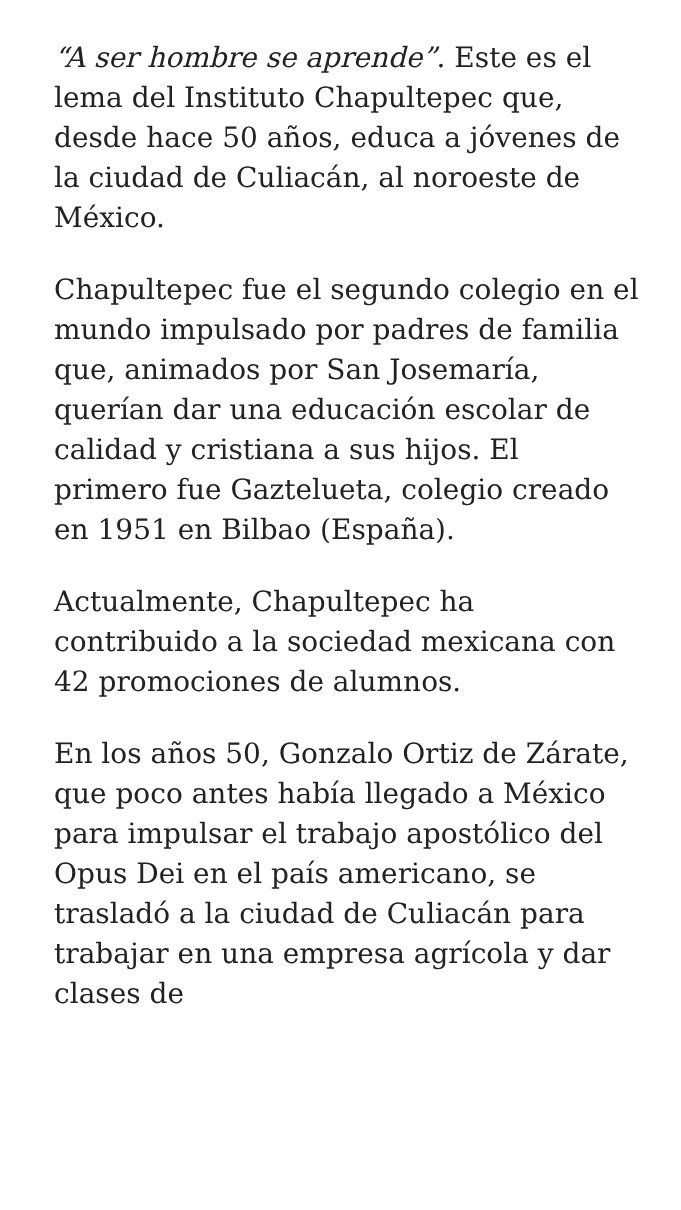“A ser hombre se aprende”. Este es el lema del Instituto Chapultepec que, desde hace 50 años, educa a jóvenes de la ciudad de Culiacán, al noroeste de México.
Chapultepec fue el segundo colegio en el mundo impulsado por padres de familia que, animados por San Josemaría, querían dar una educación escolar de calidad y cristiana a sus hijos. El primero fue Gaztelueta, colegio creado en 1951 en Bilbao (España).
Actualmente, Chapultepec ha contribuido a la sociedad mexicana con 42 promociones de alumnos.
En los años 50, Gonzalo Ortiz de Zárate, que poco antes había llegado a México para impulsar el trabajo apostólico del Opus Dei en el país americano, se trasladó a la ciudad de Culiacán para trabajar en una empresa agrícola y dar clases de